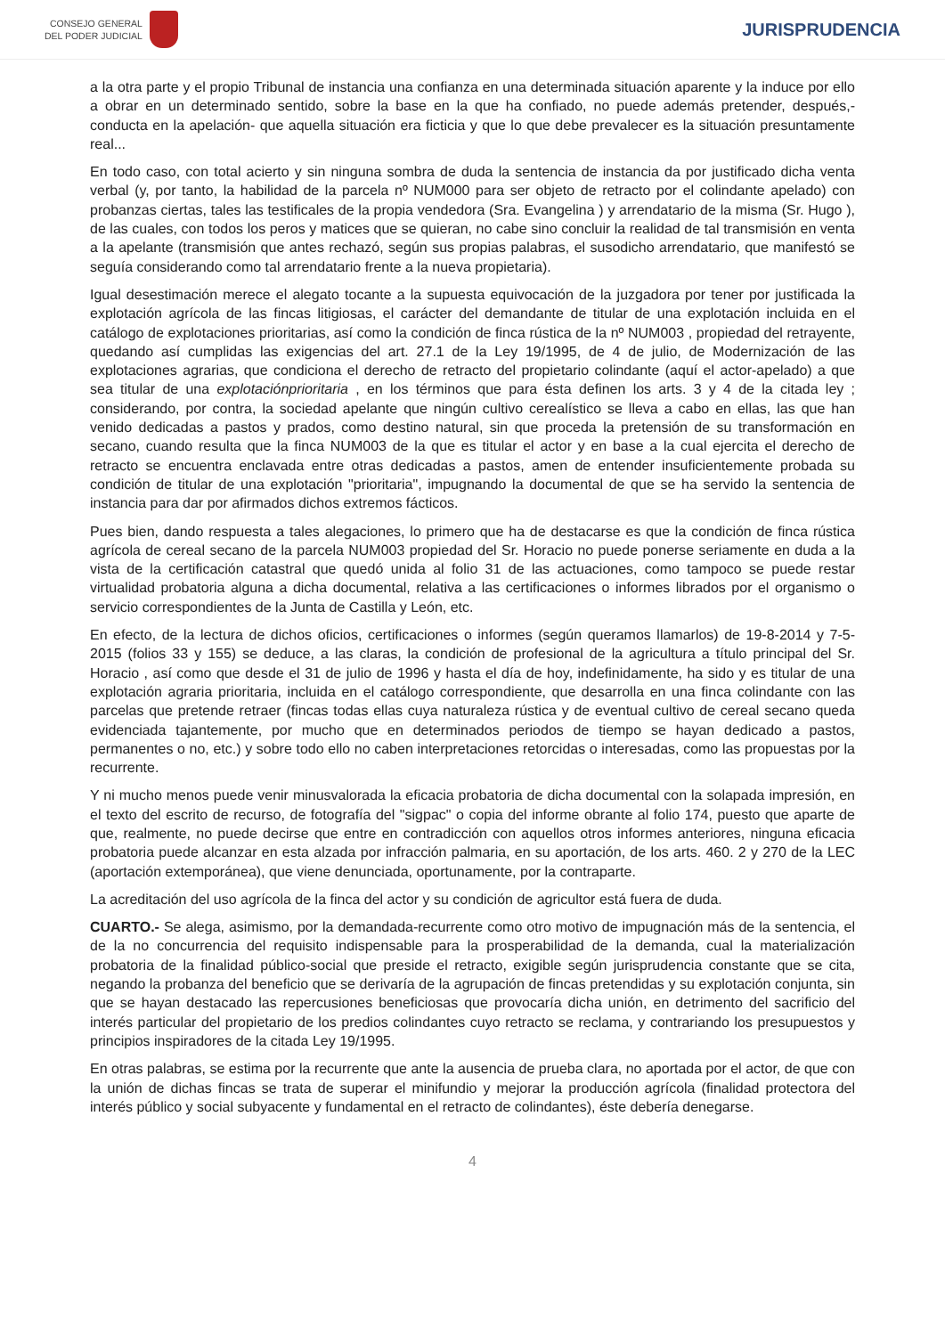CONSEJO GENERAL
DEL PODER JUDICIAL
JURISPRUDENCIA
a la otra parte y el propio Tribunal de instancia una confianza en una determinada situación aparente y la induce por ello a obrar en un determinado sentido, sobre la base en la que ha confiado, no puede además pretender, después,- conducta en la apelación- que aquella situación era ficticia y que lo que debe prevalecer es la situación presuntamente real...
En todo caso, con total acierto y sin ninguna sombra de duda la sentencia de instancia da por justificado dicha venta verbal (y, por tanto, la habilidad de la parcela nº NUM000 para ser objeto de retracto por el colindante apelado) con probanzas ciertas, tales las testificales de la propia vendedora (Sra. Evangelina ) y arrendatario de la misma (Sr. Hugo ), de las cuales, con todos los peros y matices que se quieran, no cabe sino concluir la realidad de tal transmisión en venta a la apelante (transmisión que antes rechazó, según sus propias palabras, el susodicho arrendatario, que manifestó se seguía considerando como tal arrendatario frente a la nueva propietaria).
Igual desestimación merece el alegato tocante a la supuesta equivocación de la juzgadora por tener por justificada la explotación agrícola de las fincas litigiosas, el carácter del demandante de titular de una explotación incluida en el catálogo de explotaciones prioritarias, así como la condición de finca rústica de la nº NUM003 , propiedad del retrayente, quedando así cumplidas las exigencias del art. 27.1 de la Ley 19/1995, de 4 de julio, de Modernización de las explotaciones agrarias, que condiciona el derecho de retracto del propietario colindante (aquí el actor-apelado) a que sea titular de una explotaciónprioritaria , en los términos que para ésta definen los arts. 3 y 4 de la citada ley ; considerando, por contra, la sociedad apelante que ningún cultivo cerealístico se lleva a cabo en ellas, las que han venido dedicadas a pastos y prados, como destino natural, sin que proceda la pretensión de su transformación en secano, cuando resulta que la finca NUM003 de la que es titular el actor y en base a la cual ejercita el derecho de retracto se encuentra enclavada entre otras dedicadas a pastos, amen de entender insuficientemente probada su condición de titular de una explotación "prioritaria", impugnando la documental de que se ha servido la sentencia de instancia para dar por afirmados dichos extremos fácticos.
Pues bien, dando respuesta a tales alegaciones, lo primero que ha de destacarse es que la condición de finca rústica agrícola de cereal secano de la parcela NUM003 propiedad del Sr. Horacio no puede ponerse seriamente en duda a la vista de la certificación catastral que quedó unida al folio 31 de las actuaciones, como tampoco se puede restar virtualidad probatoria alguna a dicha documental, relativa a las certificaciones o informes librados por el organismo o servicio correspondientes de la Junta de Castilla y León, etc.
En efecto, de la lectura de dichos oficios, certificaciones o informes (según queramos llamarlos) de 19-8-2014 y 7-5-2015 (folios 33 y 155) se deduce, a las claras, la condición de profesional de la agricultura a título principal del Sr. Horacio , así como que desde el 31 de julio de 1996 y hasta el día de hoy, indefinidamente, ha sido y es titular de una explotación agraria prioritaria, incluida en el catálogo correspondiente, que desarrolla en una finca colindante con las parcelas que pretende retraer (fincas todas ellas cuya naturaleza rústica y de eventual cultivo de cereal secano queda evidenciada tajantemente, por mucho que en determinados periodos de tiempo se hayan dedicado a pastos, permanentes o no, etc.) y sobre todo ello no caben interpretaciones retorcidas o interesadas, como las propuestas por la recurrente.
Y ni mucho menos puede venir minusvalorada la eficacia probatoria de dicha documental con la solapada impresión, en el texto del escrito de recurso, de fotografía del "sigpac" o copia del informe obrante al folio 174, puesto que aparte de que, realmente, no puede decirse que entre en contradicción con aquellos otros informes anteriores, ninguna eficacia probatoria puede alcanzar en esta alzada por infracción palmaria, en su aportación, de los arts. 460. 2 y 270 de la LEC (aportación extemporánea), que viene denunciada, oportunamente, por la contraparte.
La acreditación del uso agrícola de la finca del actor y su condición de agricultor está fuera de duda.
CUARTO.- Se alega, asimismo, por la demandada-recurrente como otro motivo de impugnación más de la sentencia, el de la no concurrencia del requisito indispensable para la prosperabilidad de la demanda, cual la materialización probatoria de la finalidad público-social que preside el retracto, exigible según jurisprudencia constante que se cita, negando la probanza del beneficio que se derivaría de la agrupación de fincas pretendidas y su explotación conjunta, sin que se hayan destacado las repercusiones beneficiosas que provocaría dicha unión, en detrimento del sacrificio del interés particular del propietario de los predios colindantes cuyo retracto se reclama, y contrariando los presupuestos y principios inspiradores de la citada Ley 19/1995.
En otras palabras, se estima por la recurrente que ante la ausencia de prueba clara, no aportada por el actor, de que con la unión de dichas fincas se trata de superar el minifundio y mejorar la producción agrícola (finalidad protectora del interés público y social subyacente y fundamental en el retracto de colindantes), éste debería denegarse.
4